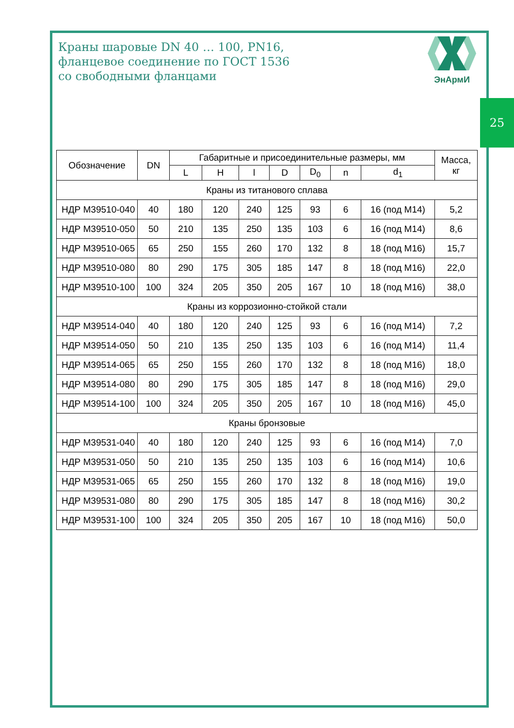Краны шаровые DN 40 … 100, PN16,
фланцевое соединение по ГОСТ 1536
со свободными фланцами
ЭнАрмИ
25
| Обозначение | DN | Габаритные и присоединительные размеры, мм | | | | | | | Масса, кг |
| --- | --- | --- | --- | --- | --- | --- | --- | --- | --- |
| | | L | H | l | D | D<sub>0</sub> | n | d<sub>1</sub> | |
| Краны из титанового сплава | | | | | | | | | |
| НДР М39510-040 | 40 | 180 | 120 | 240 | 125 | 93 | 6 | 16 (под М14) | 5,2 |
| НДР М39510-050 | 50 | 210 | 135 | 250 | 135 | 103 | 6 | 16 (под М14) | 8,6 |
| НДР М39510-065 | 65 | 250 | 155 | 260 | 170 | 132 | 8 | 18 (под М16) | 15,7 |
| НДР М39510-080 | 80 | 290 | 175 | 305 | 185 | 147 | 8 | 18 (под М16) | 22,0 |
| НДР М39510-100 | 100 | 324 | 205 | 350 | 205 | 167 | 10 | 18 (под М16) | 38,0 |
| Краны из коррозионно-стойкой стали | | | | | | | | | |
| НДР М39514-040 | 40 | 180 | 120 | 240 | 125 | 93 | 6 | 16 (под М14) | 7,2 |
| НДР М39514-050 | 50 | 210 | 135 | 250 | 135 | 103 | 6 | 16 (под М14) | 11,4 |
| НДР М39514-065 | 65 | 250 | 155 | 260 | 170 | 132 | 8 | 18 (под М16) | 18,0 |
| НДР М39514-080 | 80 | 290 | 175 | 305 | 185 | 147 | 8 | 18 (под М16) | 29,0 |
| НДР М39514-100 | 100 | 324 | 205 | 350 | 205 | 167 | 10 | 18 (под М16) | 45,0 |
| Краны бронзовые | | | | | | | | | |
| НДР М39531-040 | 40 | 180 | 120 | 240 | 125 | 93 | 6 | 16 (под М14) | 7,0 |
| НДР М39531-050 | 50 | 210 | 135 | 250 | 135 | 103 | 6 | 16 (под М14) | 10,6 |
| НДР М39531-065 | 65 | 250 | 155 | 260 | 170 | 132 | 8 | 18 (под М16) | 19,0 |
| НДР М39531-080 | 80 | 290 | 175 | 305 | 185 | 147 | 8 | 18 (под М16) | 30,2 |
| НДР М39531-100 | 100 | 324 | 205 | 350 | 205 | 167 | 10 | 18 (под М16) | 50,0 |